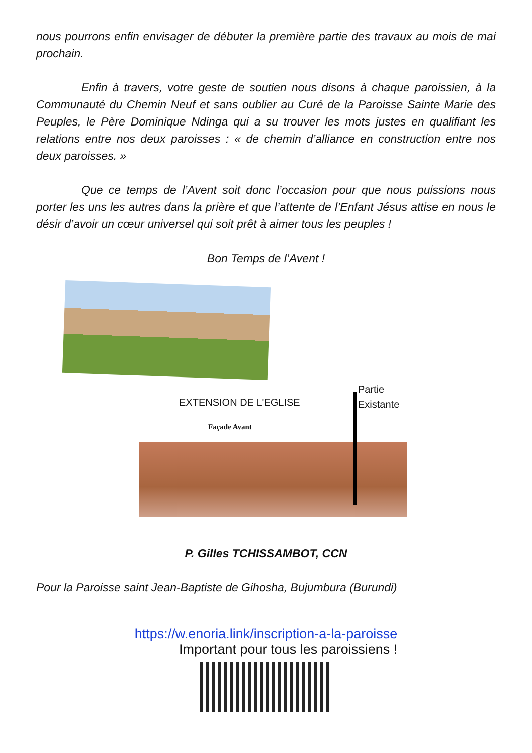nous pourrons enfin envisager de débuter la première partie des travaux au mois de mai prochain.
Enfin à travers, votre geste de soutien nous disons à chaque paroissien, à la Communauté du Chemin Neuf et sans oublier au Curé de la Paroisse Sainte Marie des Peuples, le Père Dominique Ndinga qui a su trouver les mots justes en qualifiant les relations entre nos deux paroisses : « de chemin d’alliance en construction entre nos deux paroisses. »
Que ce temps de l’Avent soit donc l’occasion pour que nous puissions nous porter les uns les autres dans la prière et que l’attente de l’Enfant Jésus attise en nous le désir d’avoir un cœur universel qui soit prêt à aimer tous les peuples !
Bon Temps de l’Avent !
EXTENSION DE L'EGLISE
Partie
Existante
Façade Avant
P. Gilles TCHISSAMBOT, CCN
Pour la Paroisse saint Jean-Baptiste de Gihosha, Bujumbura (Burundi)
https://w.enoria.link/inscription-a-la-paroisse
Important pour tous les paroissiens !